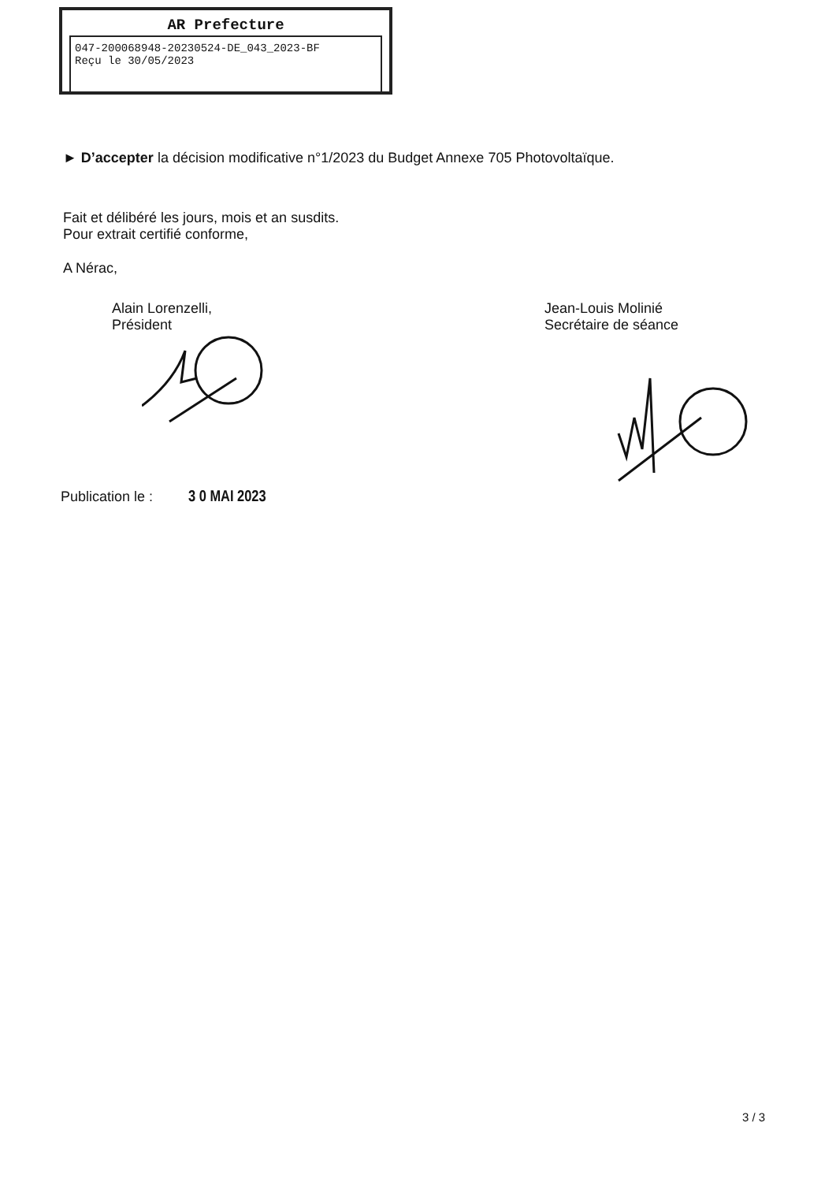AR Prefecture
047-200068948-20230524-DE_043_2023-BF
Reçu le 30/05/2023
► D’accepter la décision modificative n°1/2023 du Budget Annexe 705 Photovoltaïque.
Fait et délibéré les jours, mois et an susdits.
Pour extrait certifié conforme,
A Nérac,
Alain Lorenzelli,
Président
Jean-Louis Molinié
Secrétaire de séance
Publication le : 3 0 MAI 2023
3 / 3